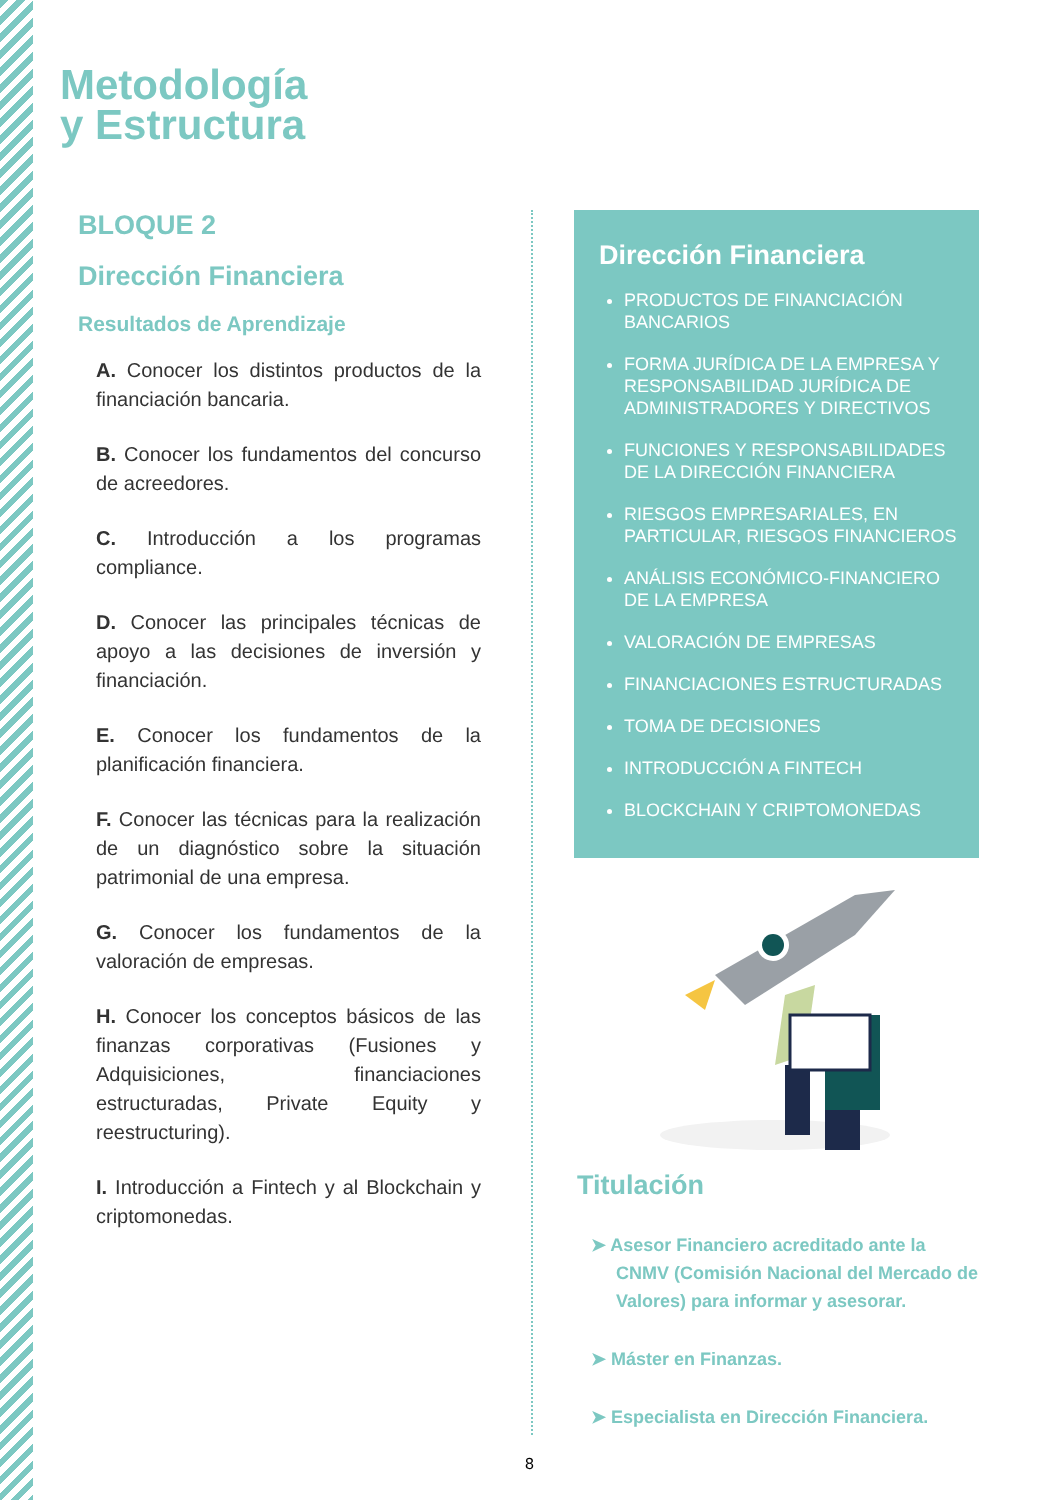Metodología
y Estructura
BLOQUE 2
Dirección Financiera
Resultados de Aprendizaje
A. Conocer los distintos productos de la financiación bancaria.
B. Conocer los fundamentos del concurso de acreedores.
C. Introducción a los programas compliance.
D. Conocer las principales técnicas de apoyo a las decisiones de inversión y financiación.
E. Conocer los fundamentos de la planificación financiera.
F. Conocer las técnicas para la realización de un diagnóstico sobre la situación patrimonial de una empresa.
G. Conocer los fundamentos de la valoración de empresas.
H. Conocer los conceptos básicos de las finanzas corporativas (Fusiones y Adquisiciones, financiaciones estructuradas, Private Equity y reestructuring).
I. Introducción a Fintech y al Blockchain y criptomonedas.
Dirección Financiera
PRODUCTOS DE FINANCIACIÓN BANCARIOS
FORMA JURÍDICA DE LA EMPRESA Y RESPONSABILIDAD JURÍDICA DE ADMINISTRADORES Y DIRECTIVOS
FUNCIONES Y RESPONSABILIDADES DE LA DIRECCIÓN FINANCIERA
RIESGOS EMPRESARIALES, EN PARTICULAR, RIESGOS FINANCIEROS
ANÁLISIS ECONÓMICO-FINANCIERO DE LA EMPRESA
VALORACIÓN DE EMPRESAS
FINANCIACIONES ESTRUCTURADAS
TOMA DE DECISIONES
INTRODUCCIÓN A FINTECH
BLOCKCHAIN Y CRIPTOMONEDAS
Titulación
➤ Asesor Financiero acreditado ante la CNMV (Comisión Nacional del Mercado de Valores) para informar y asesorar.
➤ Máster en Finanzas.
➤ Especialista en Dirección Financiera.
8